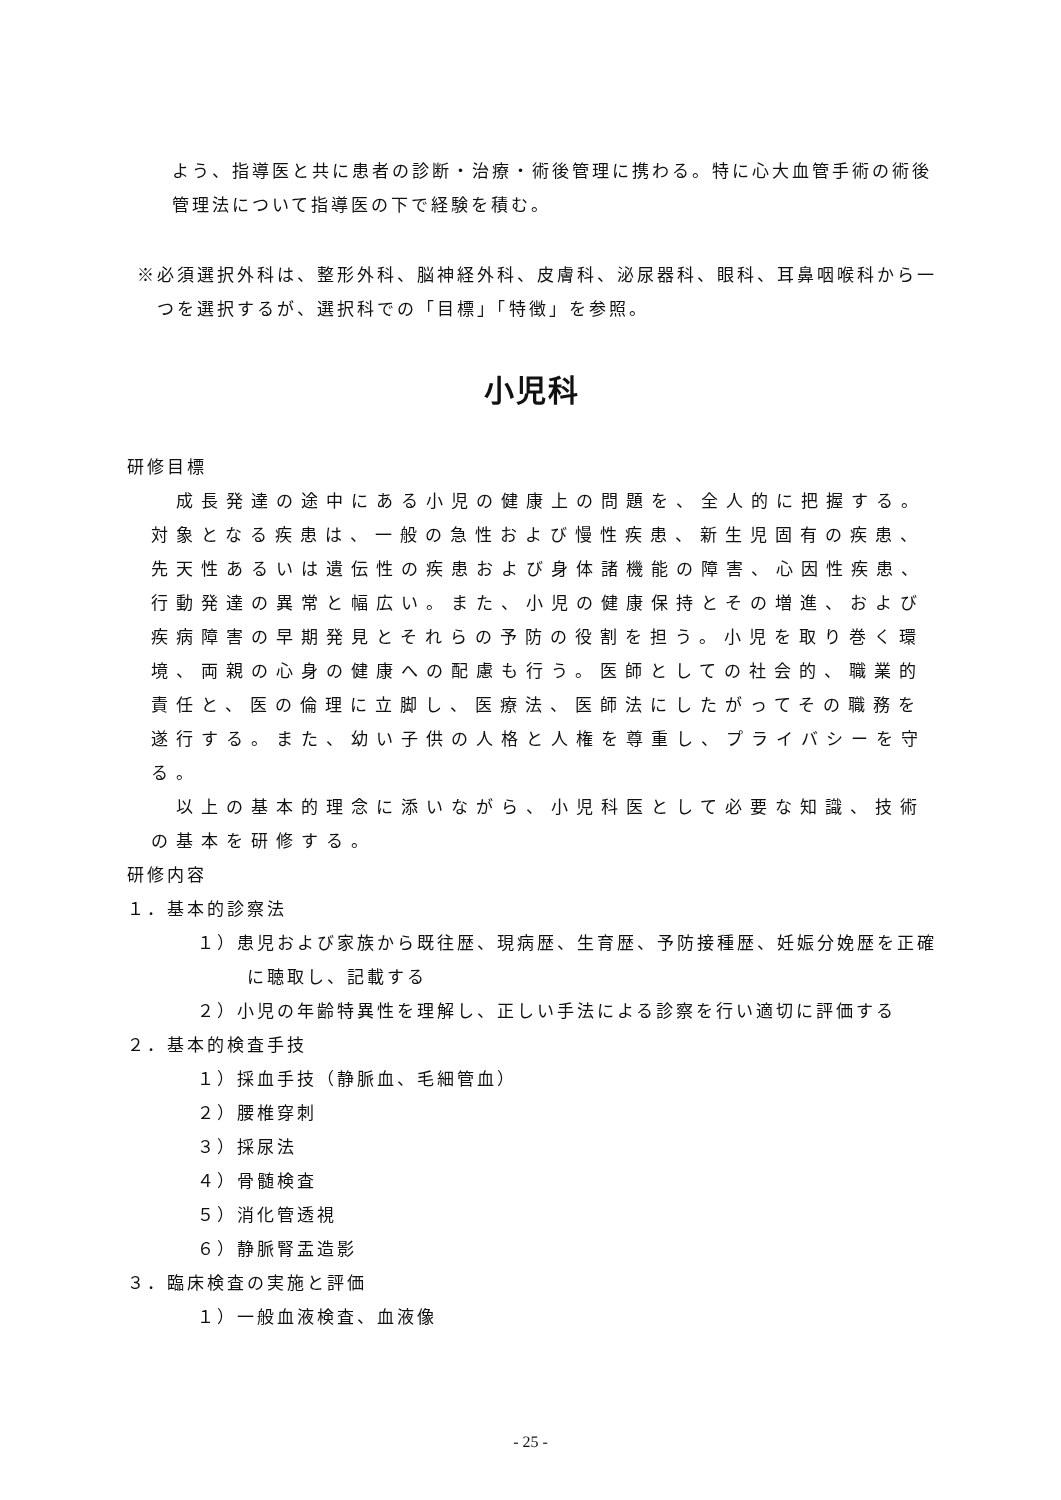よう、指導医と共に患者の診断・治療・術後管理に携わる。特に心大血管手術の術後管理法について指導医の下で経験を積む。
※必須選択外科は、整形外科、脳神経外科、皮膚科、泌尿器科、眼科、耳鼻咽喉科から一つを選択するが、選択科での「目標」「特徴」を参照。
小児科
研修目標
　成長発達の途中にある小児の健康上の問題を、全人的に把握する。対象となる疾患は、一般の急性および慢性疾患、新生児固有の疾患、先天性あるいは遺伝性の疾患および身体諸機能の障害、心因性疾患、行動発達の異常と幅広い。また、小児の健康保持とその増進、および疾病障害の早期発見とそれらの予防の役割を担う。小児を取り巻く環境、両親の心身の健康への配慮も行う。医師としての社会的、職業的責任と、医の倫理に立脚し、医療法、医師法にしたがってその職務を遂行する。また、幼い子供の人格と人権を尊重し、プライバシーを守る。
　以上の基本的理念に添いながら、小児科医として必要な知識、技術の基本を研修する。
研修内容
１．基本的診察法
１）患児および家族から既往歴、現病歴、生育歴、予防接種歴、妊娠分娩歴を正確に聴取し、記載する
２）小児の年齢特異性を理解し、正しい手法による診察を行い適切に評価する
２．基本的検査手技
１）採血手技（静脈血、毛細管血）
２）腰椎穿刺
３）採尿法
４）骨髄検査
５）消化管透視
６）静脈腎盂造影
３．臨床検査の実施と評価
１）一般血液検査、血液像
- 25 -